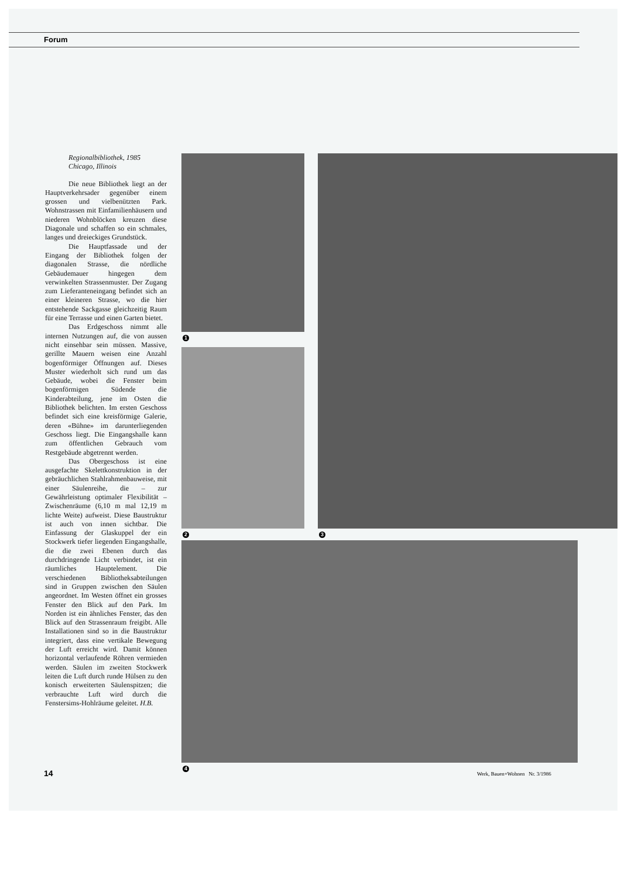Forum
Regionalbibliothek, 1985
Chicago, Illinois
Die neue Bibliothek liegt an der Hauptverkehrsader gegenüber einem grossen und vielbenützten Park. Wohnstrassen mit Einfamilienhäusern und niederen Wohnblöcken kreuzen diese Diagonale und schaffen so ein schmales, langes und dreieckiges Grundstück.
Die Hauptfassade und der Eingang der Bibliothek folgen der diagonalen Strasse, die nördliche Gebäudemauer hingegen dem verwinkelten Strassenmuster. Der Zugang zum Lieferanteneingang befindet sich an einer kleineren Strasse, wo die hier entstehende Sackgasse gleichzeitig Raum für eine Terrasse und einen Garten bietet.
Das Erdgeschoss nimmt alle internen Nutzungen auf, die von aussen nicht einsehbar sein müssen. Massive, gerillte Mauern weisen eine Anzahl bogenförmiger Öffnungen auf. Dieses Muster wiederholt sich rund um das Gebäude, wobei die Fenster beim bogenförmigen Südende die Kinderabteilung, jene im Osten die Bibliothek belichten. Im ersten Geschoss befindet sich eine kreisförmige Galerie, deren «Bühne» im darunterliegenden Geschoss liegt. Die Eingangshalle kann zum öffentlichen Gebrauch vom Restgebäude abgetrennt werden.
Das Obergeschoss ist eine ausgefachte Skelettkonstruktion in der gebräuchlichen Stahlrahmenbauweise, mit einer Säulenreihe, die – zur Gewährleistung optimaler Flexibilität – Zwischenräume (6,10 m mal 12,19 m lichte Weite) aufweist. Diese Baustruktur ist auch von innen sichtbar. Die Einfassung der Glaskuppel der ein Stockwerk tiefer liegenden Eingangshalle, die die zwei Ebenen durch das durchdringende Licht verbindet, ist ein räumliches Hauptelement. Die verschiedenen Bibliotheksabteilungen sind in Gruppen zwischen den Säulen angeordnet. Im Westen öffnet ein grosses Fenster den Blick auf den Park. Im Norden ist ein ähnliches Fenster, das den Blick auf den Strassenraum freigibt. Alle Installationen sind so in die Baustruktur integriert, dass eine vertikale Bewegung der Luft erreicht wird. Damit können horizontal verlaufende Röhren vermieden werden. Säulen im zweiten Stockwerk leiten die Luft durch runde Hülsen zu den konisch erweiterten Säulenspitzen; die verbrauchte Luft wird durch die Fenstersims-Hohlräume geleitet. H.B.
1
2 3
4
14
Werk, Bauen+Wohnen Nr. 3/1986